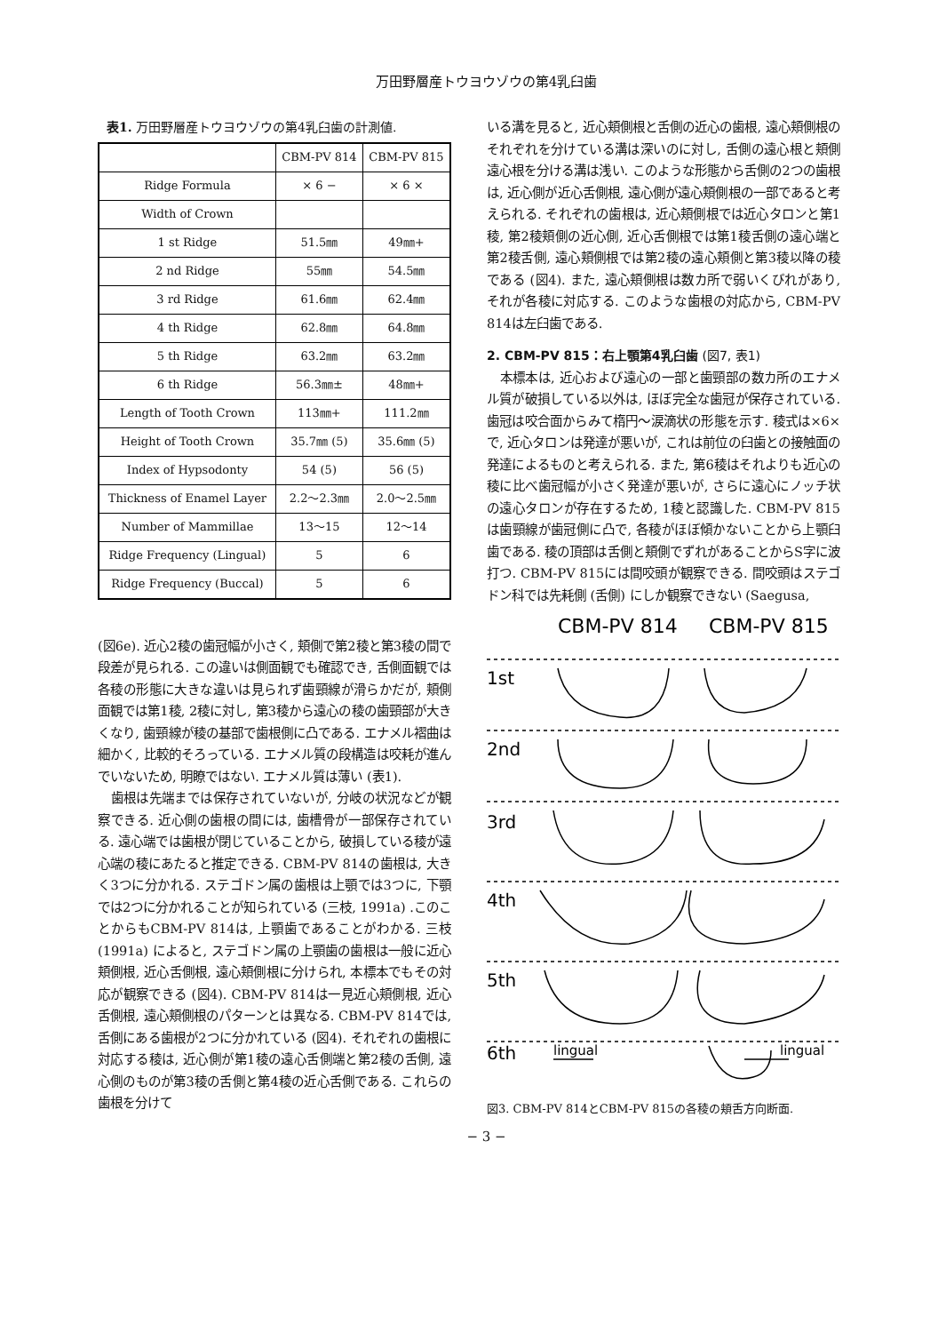万田野層産トウヨウゾウの第4乳臼歯
表1. 万田野層産トウヨウゾウの第4乳臼歯の計測値.
| | CBM-PV 814 | CBM-PV 815 |
| --- | --- | --- |
| Ridge Formula | × 6 − | × 6 × |
| Width of Crown | | |
| 1 st Ridge | 51.5㎜ | 49㎜+ |
| 2 nd Ridge | 55㎜ | 54.5㎜ |
| 3 rd Ridge | 61.6㎜ | 62.4㎜ |
| 4 th Ridge | 62.8㎜ | 64.8㎜ |
| 5 th Ridge | 63.2㎜ | 63.2㎜ |
| 6 th Ridge | 56.3㎜± | 48㎜+ |
| Length of Tooth Crown | 113㎜+ | 111.2㎜ |
| Height of Tooth Crown | 35.7㎜ (5) | 35.6㎜ (5) |
| Index of Hypsodonty | 54 (5) | 56 (5) |
| Thickness of Enamel Layer | 2.2〜2.3㎜ | 2.0〜2.5㎜ |
| Number of Mammillae | 13〜15 | 12〜14 |
| Ridge Frequency (Lingual) | 5 | 6 |
| Ridge Frequency (Buccal) | 5 | 6 |
(図6e). 近心2稜の歯冠幅が小さく, 頬側で第2稜と第3稜の間で段差が見られる. この違いは側面観でも確認でき, 舌側面観では各稜の形態に大きな違いは見られず歯頸線が滑らかだが, 頬側面観では第1稜, 2稜に対し, 第3稜から遠心の稜の歯頸部が大きくなり, 歯頸線が稜の基部で歯根側に凸である. エナメル褶曲は細かく, 比較的そろっている. エナメル質の段構造は咬耗が進んでいないため, 明瞭ではない. エナメル質は薄い (表1).
歯根は先端までは保存されていないが, 分岐の状況などが観察できる. 近心側の歯根の間には, 歯槽骨が一部保存されている. 遠心端では歯根が閉じていることから, 破損している稜が遠心端の稜にあたると推定できる. CBM-PV 814の歯根は, 大きく3つに分かれる. ステゴドン属の歯根は上顎では3つに, 下顎では2つに分かれることが知られている (三枝, 1991a) .このことからもCBM-PV 814は, 上顎歯であることがわかる. 三枝 (1991a) によると, ステゴドン属の上顎歯の歯根は一般に近心頬側根, 近心舌側根, 遠心頬側根に分けられ, 本標本でもその対応が観察できる (図4). CBM-PV 814は一見近心頬側根, 近心舌側根, 遠心頬側根のパターンとは異なる. CBM-PV 814では, 舌側にある歯根が2つに分かれている (図4). それぞれの歯根に対応する稜は, 近心側が第1稜の遠心舌側端と第2稜の舌側, 遠心側のものが第3稜の舌側と第4稜の近心舌側である. これらの歯根を分けて
いる溝を見ると, 近心頬側根と舌側の近心の歯根, 遠心頬側根のそれぞれを分けている溝は深いのに対し, 舌側の遠心根と頬側遠心根を分ける溝は浅い. このような形態から舌側の2つの歯根は, 近心側が近心舌側根, 遠心側が遠心頬側根の一部であると考えられる. それぞれの歯根は, 近心頬側根では近心タロンと第1稜, 第2稜頬側の近心側, 近心舌側根では第1稜舌側の遠心端と第2稜舌側, 遠心頬側根では第2稜の遠心頬側と第3稜以降の稜である (図4). また, 遠心頬側根は数カ所で弱いくびれがあり, それが各稜に対応する. このような歯根の対応から, CBM-PV 814は左臼歯である.
2. CBM-PV 815：右上顎第4乳臼歯 (図7, 表1)
本標本は, 近心および遠心の一部と歯頸部の数カ所のエナメル質が破損している以外は, ほぼ完全な歯冠が保存されている. 歯冠は咬合面からみて楕円〜涙滴状の形態を示す. 稜式は×6×で, 近心タロンは発達が悪いが, これは前位の臼歯との接触面の発達によるものと考えられる. また, 第6稜はそれよりも近心の稜に比べ歯冠幅が小さく発達が悪いが, さらに遠心にノッチ状の遠心タロンが存在するため, 1稜と認識した. CBM-PV 815は歯頸線が歯冠側に凸で, 各稜がほぼ傾かないことから上顎臼歯である. 稜の頂部は舌側と頬側でずれがあることからS字に波打つ. CBM-PV 815には間咬頭が観察できる. 間咬頭はステゴドン科では先耗側 (舌側) にしか観察できない (Saegusa,
CBM-PV 814
CBM-PV 815
1st
2nd
3rd
4th
5th
6th
lingual
lingual
図3. CBM-PV 814とCBM-PV 815の各稜の頬舌方向断面.
− 3 −